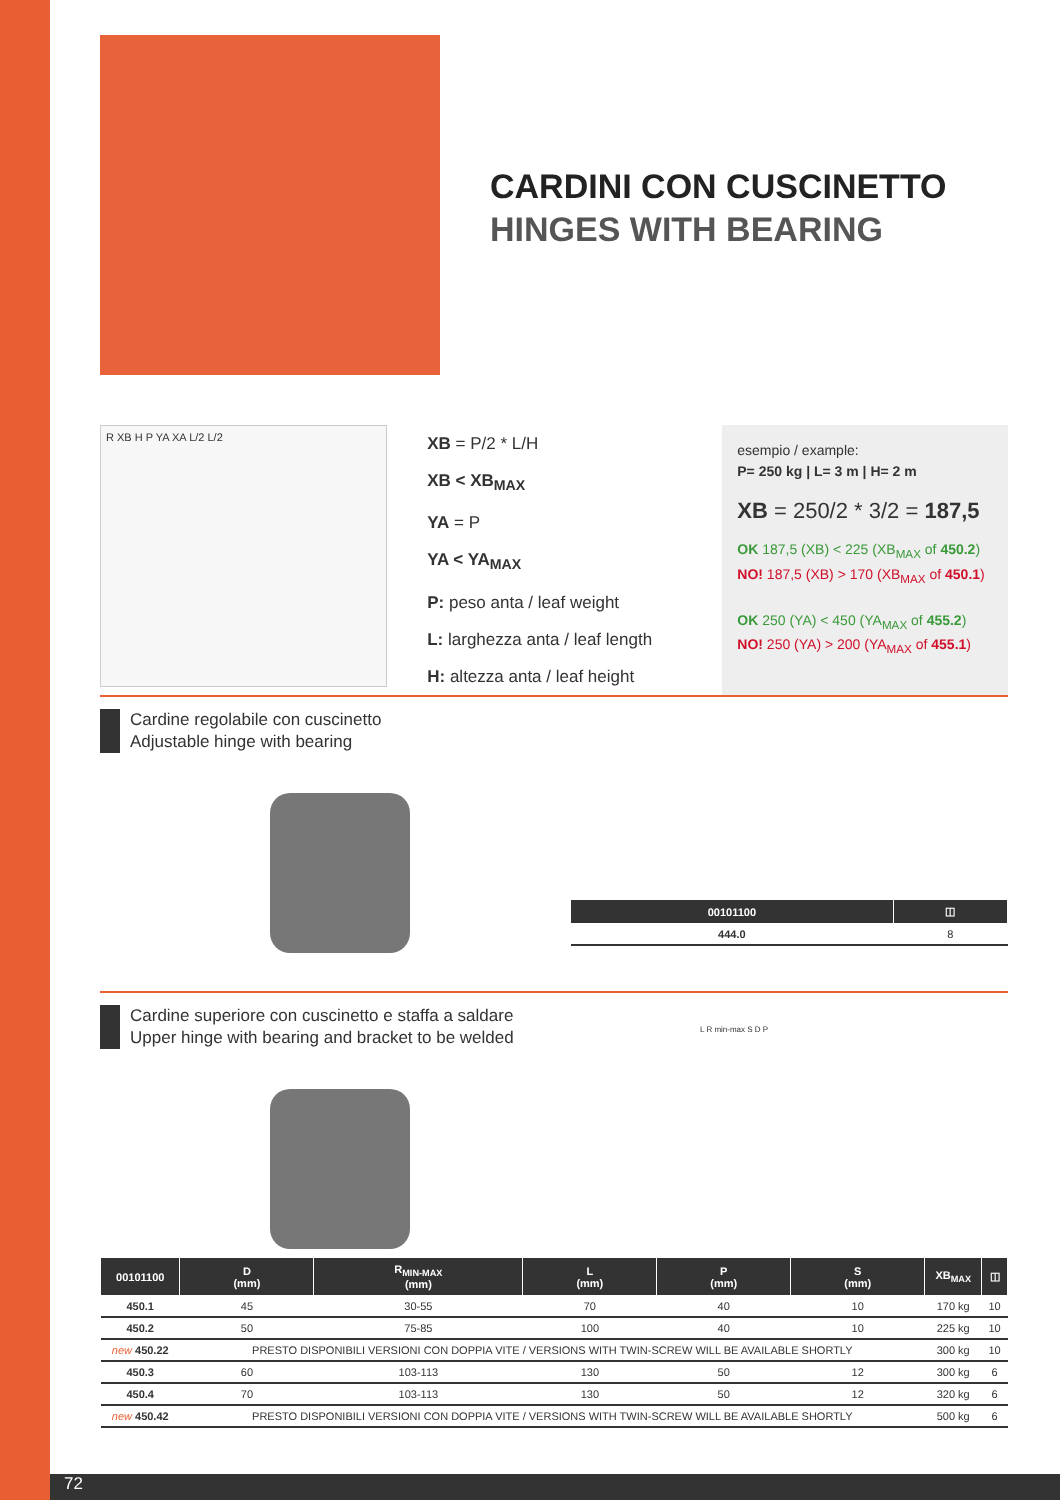CARDINI CON CUSCINETTO
HINGES WITH BEARING
R XB H P YA XA L/2 L/2
XB = P/2 * L/H
XB < XB<sub>MAX</sub>
YA = P
YA < YA<sub>MAX</sub>
P: peso anta / leaf weight
L: larghezza anta / leaf length
H: altezza anta / leaf height
esempio / example:
P= 250 kg | L= 3 m | H= 2 m
XB = 250/2 * 3/2 = 187,5
OK 187,5 (XB) < 225 (XB<sub>MAX</sub> of 450.2)
NO! 187,5 (XB) > 170 (XB<sub>MAX</sub> of 450.1)
OK 250 (YA) < 450 (YA<sub>MAX</sub> of 455.2)
NO! 250 (YA) > 200 (YA<sub>MAX</sub> of 455.1)
Cardine regolabile con cuscinetto
Adjustable hinge with bearing
| 00101100 | ◫ |
| --- | --- |
| 444.0 | 8 |
Cardine superiore con cuscinetto e staffa a saldare
Upper hinge with bearing and bracket to be welded
L R min-max S D P
| 00101100 | D (mm) | R<sub>MIN-MAX</sub> (mm) | L (mm) | P (mm) | S (mm) | XB<sub>MAX</sub> | ◫ |
| --- | --- | --- | --- | --- | --- | --- | --- |
| 450.1 | 45 | 30-55 | 70 | 40 | 10 | 170 kg | 10 |
| 450.2 | 50 | 75-85 | 100 | 40 | 10 | 225 kg | 10 |
| new 450.22 | PRESTO DISPONIBILI VERSIONI CON DOPPIA VITE / VERSIONS WITH TWIN-SCREW WILL BE AVAILABLE SHORTLY | | | | | 300 kg | 10 |
| 450.3 | 60 | 103-113 | 130 | 50 | 12 | 300 kg | 6 |
| 450.4 | 70 | 103-113 | 130 | 50 | 12 | 320 kg | 6 |
| new 450.42 | PRESTO DISPONIBILI VERSIONI CON DOPPIA VITE / VERSIONS WITH TWIN-SCREW WILL BE AVAILABLE SHORTLY | | | | | 500 kg | 6 |
72